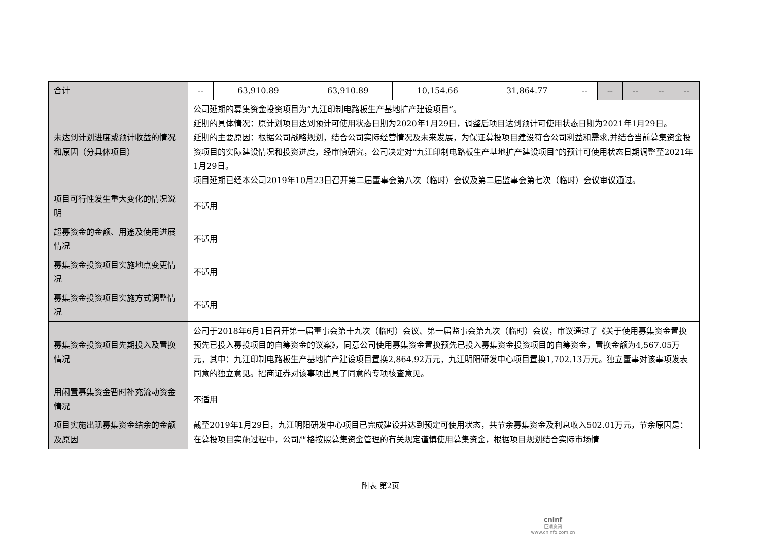| 合计 | -- | 63,910.89 | 63,910.89 | 10,154.66 | 31,864.77 | -- | -- | -- | -- | -- |
| 未达到计划进度或预计收益的情况和原因（分具体项目） | 公司延期的募集资金投资项目为“九江印制电路板生产基地扩产建设项目”。 延期的具体情况：原计划项目达到预计可使用状态日期为2020年1月29日，调整后项目达到预计可使用状态日期为2021年1月29日。 延期的主要原因：根据公司战略规划，结合公司实际经营情况及未来发展，为保证募投项目建设符合公司利益和需求,并结合当前募集资金投资项目的实际建设情况和投资进度，经审慎研究，公司决定对“九江印制电路板生产基地扩产建设项目”的预计可使用状态日期调整至2021年1月29日。 项目延期已经本公司2019年10月23日召开第二届董事会第八次（临时）会议及第二届监事会第七次（临时）会议审议通过。 | | | | | | | | | |
| 项目可行性发生重大变化的情况说明 | 不适用 | | | | | | | | | |
| 超募资金的金额、用途及使用进展情况 | 不适用 | | | | | | | | | |
| 募集资金投资项目实施地点变更情况 | 不适用 | | | | | | | | | |
| 募集资金投资项目实施方式调整情况 | 不适用 | | | | | | | | | |
| 募集资金投资项目先期投入及置换情况 | 公司于2018年6月1日召开第一届董事会第十九次（临时）会议、第一届监事会第九次（临时）会议，审议通过了《关于使用募集资金置换预先已投入募投项目的自筹资金的议案》，同意公司使用募集资金置换预先已投入募集资金投资项目的自筹资金，置换金额为4,567.05万元，其中：九江印制电路板生产基地扩产建设项目置换2,864.92万元，九江明阳研发中心项目置换1,702.13万元。独立董事对该事项发表同意的独立意见。招商证券对该事项出具了同意的专项核查意见。 | | | | | | | | | |
| 用闲置募集资金暂时补充流动资金情况 | 不适用 | | | | | | | | | |
| 项目实施出现募集资金结余的金额及原因 | 截至2019年1月29日，九江明阳研发中心项目已完成建设并达到预定可使用状态，共节余募集资金及利息收入502.01万元，节余原因是：在募投项目实施过程中，公司严格按照募集资金管理的有关规定谨慎使用募集资金，根据项目规划结合实际市场情 | | | | | | | | | |
附表 第2页
cninf
巨潮资讯
www.cninfo.com.cn